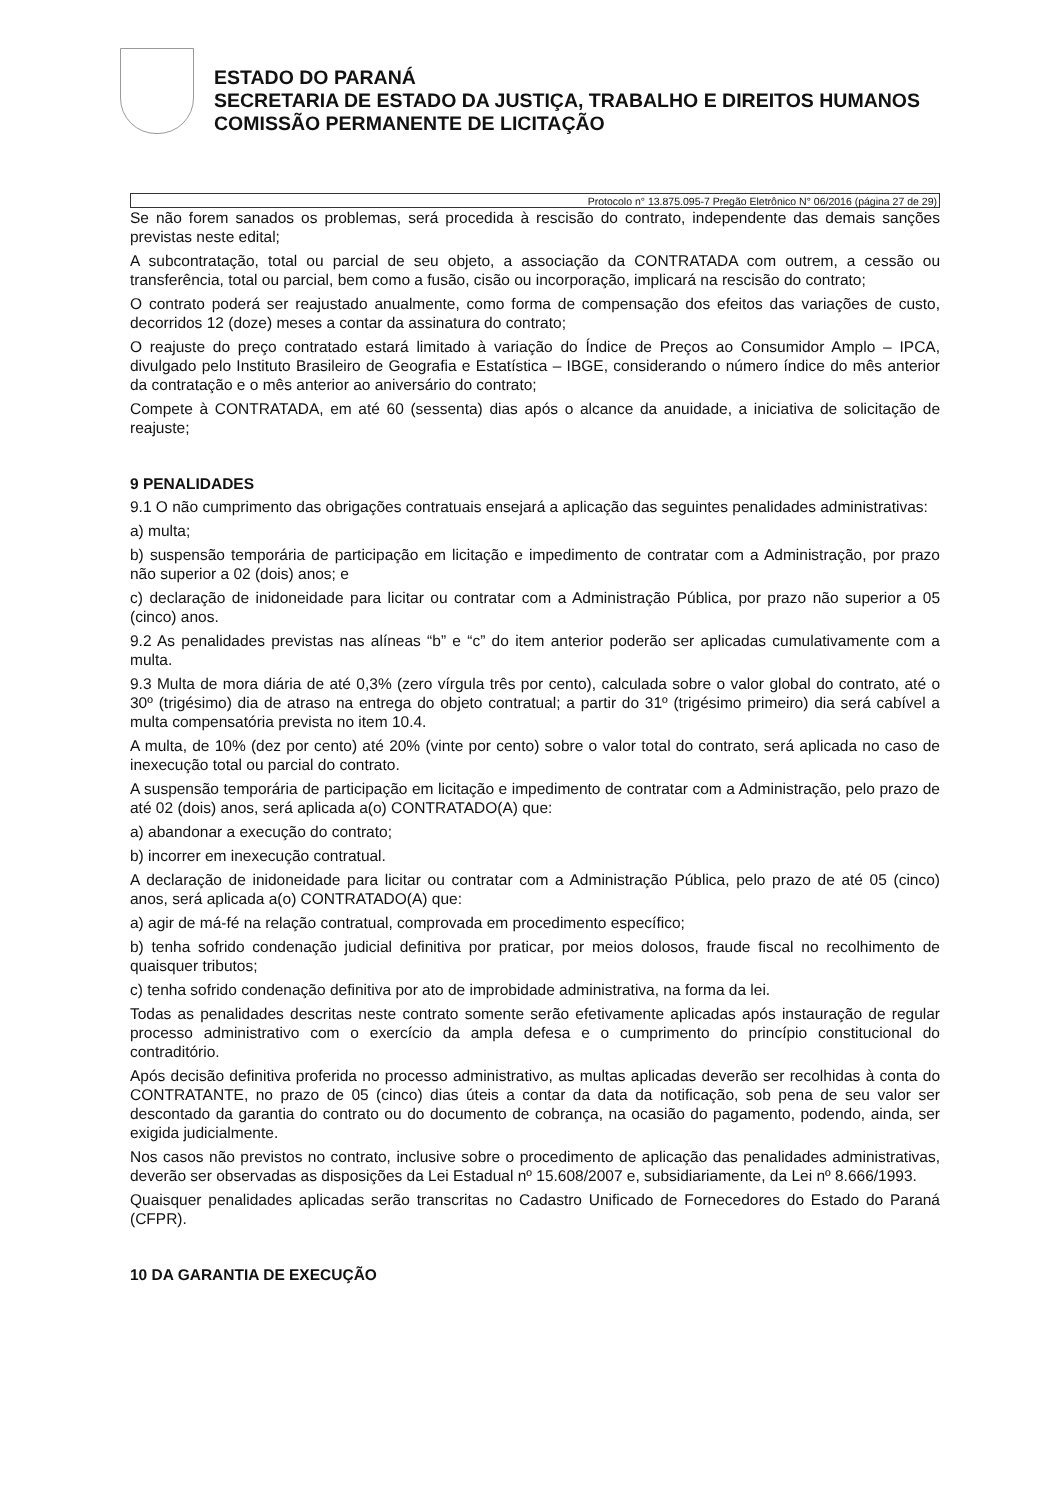ESTADO DO PARANÁ
SECRETARIA DE ESTADO DA JUSTIÇA, TRABALHO E DIREITOS HUMANOS
COMISSÃO PERMANENTE DE LICITAÇÃO
Protocolo n° 13.875.095-7 Pregão Eletrônico N° 06/2016 (página 27 de 29)
Se não forem sanados os problemas, será procedida à rescisão do contrato, independente das demais sanções previstas neste edital;
A subcontratação, total ou parcial de seu objeto, a associação da CONTRATADA com outrem, a cessão ou transferência, total ou parcial, bem como a fusão, cisão ou incorporação, implicará na rescisão do contrato;
O contrato poderá ser reajustado anualmente, como forma de compensação dos efeitos das variações de custo, decorridos 12 (doze) meses a contar da assinatura do contrato;
O reajuste do preço contratado estará limitado à variação do Índice de Preços ao Consumidor Amplo – IPCA, divulgado pelo Instituto Brasileiro de Geografia e Estatística – IBGE, considerando o número índice do mês anterior da contratação e o mês anterior ao aniversário do contrato;
Compete à CONTRATADA, em até 60 (sessenta) dias após o alcance da anuidade, a iniciativa de solicitação de reajuste;
9 PENALIDADES
9.1 O não cumprimento das obrigações contratuais ensejará a aplicação das seguintes penalidades administrativas:
a) multa;
b) suspensão temporária de participação em licitação e impedimento de contratar com a Administração, por prazo não superior a 02 (dois) anos; e
c) declaração de inidoneidade para licitar ou contratar com a Administração Pública, por prazo não superior a 05 (cinco) anos.
9.2 As penalidades previstas nas alíneas “b” e “c” do item anterior poderão ser aplicadas cumulativamente com a multa.
9.3 Multa de mora diária de até 0,3% (zero vírgula três por cento), calculada sobre o valor global do contrato, até o 30º (trigésimo) dia de atraso na entrega do objeto contratual; a partir do 31º (trigésimo primeiro) dia será cabível a multa compensatória prevista no item 10.4.
A multa, de 10% (dez por cento) até 20% (vinte por cento) sobre o valor total do contrato, será aplicada no caso de inexecução total ou parcial do contrato.
A suspensão temporária de participação em licitação e impedimento de contratar com a Administração, pelo prazo de até 02 (dois) anos, será aplicada a(o) CONTRATADO(A) que:
a) abandonar a execução do contrato;
b) incorrer em inexecução contratual.
A declaração de inidoneidade para licitar ou contratar com a Administração Pública, pelo prazo de até 05 (cinco) anos, será aplicada a(o) CONTRATADO(A) que:
a) agir de má-fé na relação contratual, comprovada em procedimento específico;
b) tenha sofrido condenação judicial definitiva por praticar, por meios dolosos, fraude fiscal no recolhimento de quaisquer tributos;
c) tenha sofrido condenação definitiva por ato de improbidade administrativa, na forma da lei.
Todas as penalidades descritas neste contrato somente serão efetivamente aplicadas após instauração de regular processo administrativo com o exercício da ampla defesa e o cumprimento do princípio constitucional do contraditório.
Após decisão definitiva proferida no processo administrativo, as multas aplicadas deverão ser recolhidas à conta do CONTRATANTE, no prazo de 05 (cinco) dias úteis a contar da data da notificação, sob pena de seu valor ser descontado da garantia do contrato ou do documento de cobrança, na ocasião do pagamento, podendo, ainda, ser exigida judicialmente.
Nos casos não previstos no contrato, inclusive sobre o procedimento de aplicação das penalidades administrativas, deverão ser observadas as disposições da Lei Estadual nº 15.608/2007 e, subsidiariamente, da Lei nº 8.666/1993.
Quaisquer penalidades aplicadas serão transcritas no Cadastro Unificado de Fornecedores do Estado do Paraná (CFPR).
10 DA GARANTIA DE EXECUÇÃO